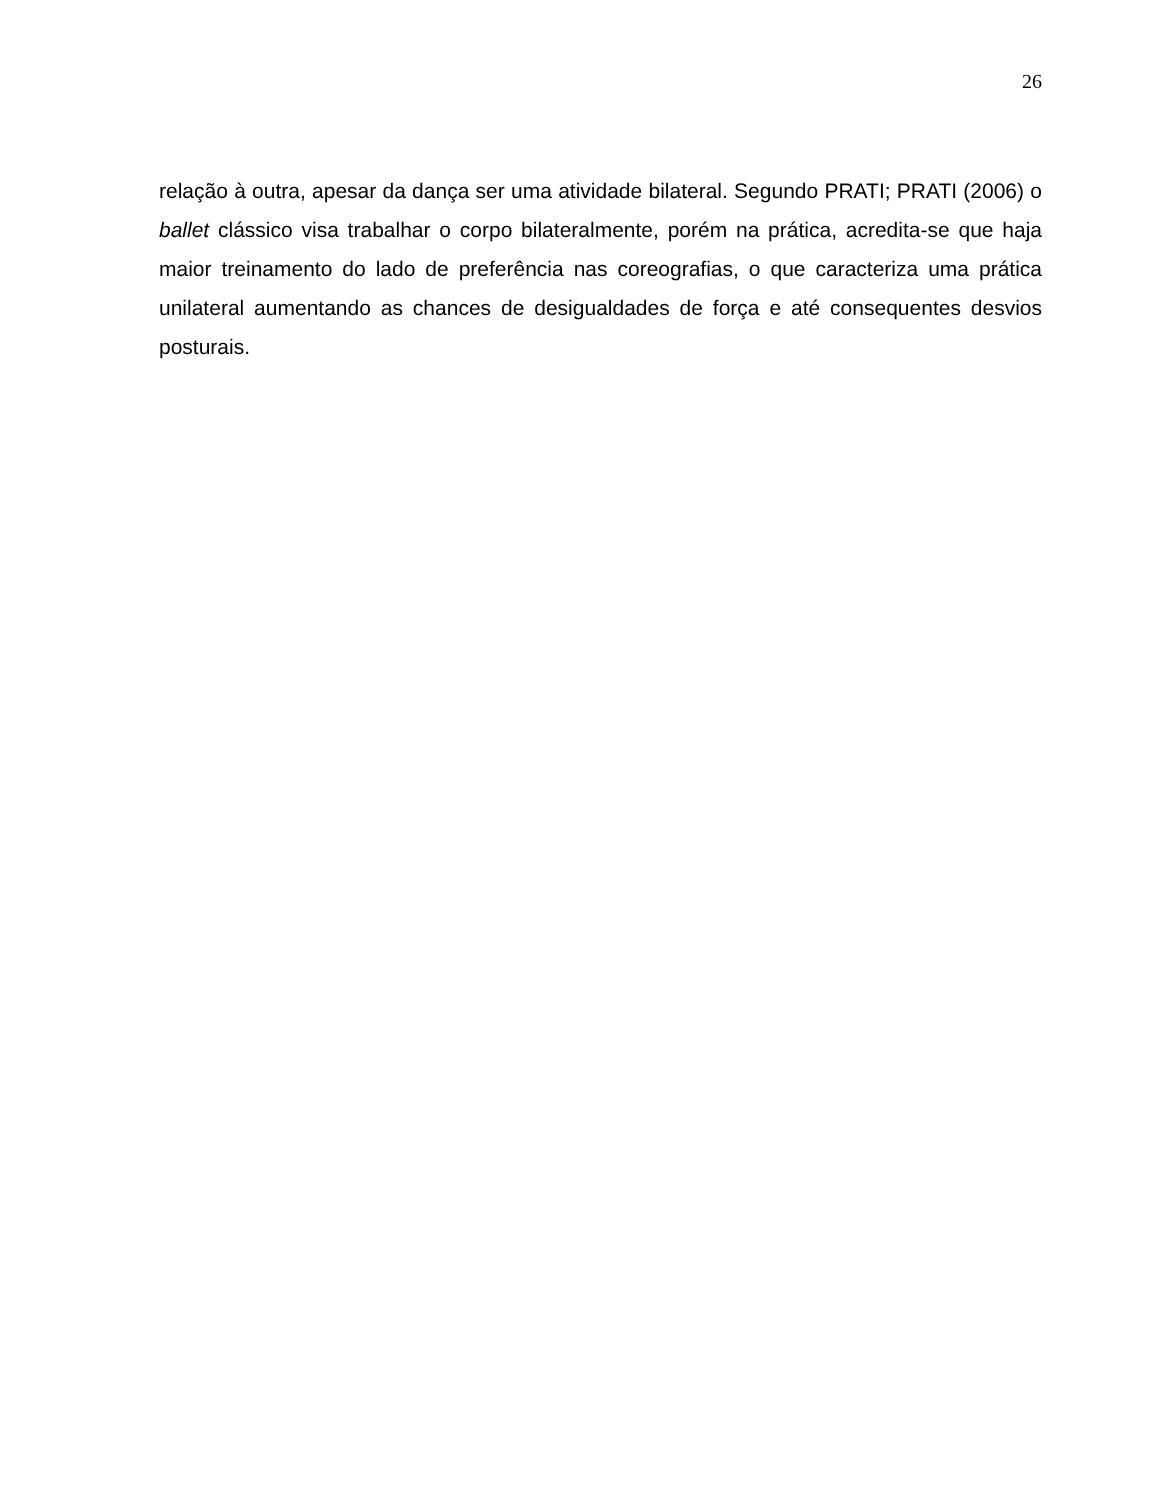26
relação à outra, apesar da dança ser uma atividade bilateral. Segundo PRATI; PRATI (2006) o ballet clássico visa trabalhar o corpo bilateralmente, porém na prática, acredita-se que haja maior treinamento do lado de preferência nas coreografias, o que caracteriza uma prática unilateral aumentando as chances de desigualdades de força e até consequentes desvios posturais.